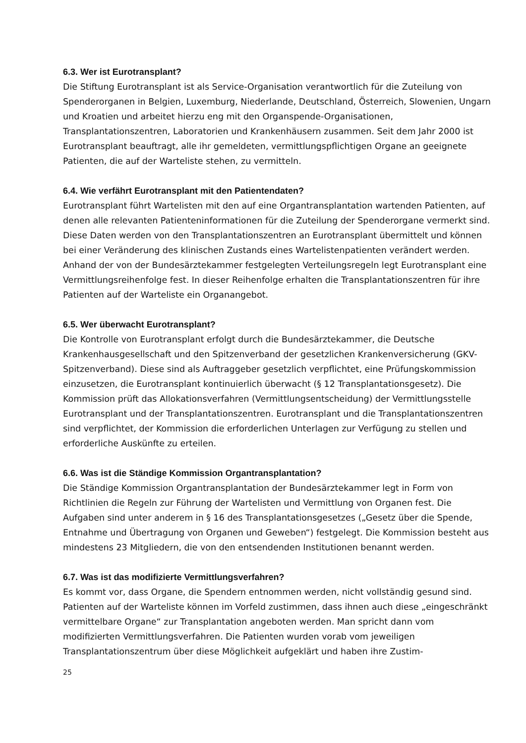6.3. Wer ist Eurotransplant?
Die Stiftung Eurotransplant ist als Service-Organisation verantwortlich für die Zuteilung von Spenderorganen in Belgien, Luxemburg, Niederlande, Deutschland, Österreich, Slowenien, Ungarn und Kroatien und arbeitet hierzu eng mit den Organspende-Organisationen, Transplantationszentren, Laboratorien und Krankenhäusern zusammen. Seit dem Jahr 2000 ist Eurotransplant beauftragt, alle ihr gemeldeten, vermittlungspflichtigen Organe an geeignete Patienten, die auf der Warteliste stehen, zu vermitteln.
6.4. Wie verfährt Eurotransplant mit den Patientendaten?
Eurotransplant führt Wartelisten mit den auf eine Organtransplantation wartenden Patienten, auf denen alle relevanten Patienteninformationen für die Zuteilung der Spenderorgane vermerkt sind. Diese Daten werden von den Transplantationszentren an Eurotransplant übermittelt und können bei einer Veränderung des klinischen Zustands eines Wartelistenpatienten verändert werden. Anhand der von der Bundesärztekammer festgelegten Verteilungsregeln legt Eurotransplant eine Vermittlungsreihenfolge fest. In dieser Reihenfolge erhalten die Transplantationszentren für ihre Patienten auf der Warteliste ein Organangebot.
6.5. Wer überwacht Eurotransplant?
Die Kontrolle von Eurotransplant erfolgt durch die Bundesärztekammer, die Deutsche Krankenhausgesellschaft und den Spitzenverband der gesetzlichen Krankenversicherung (GKV-Spitzenverband). Diese sind als Auftraggeber gesetzlich verpflichtet, eine Prüfungskommission einzusetzen, die Eurotransplant kontinuierlich überwacht (§ 12 Transplantationsgesetz). Die Kommission prüft das Allokationsverfahren (Vermittlungsentscheidung) der Vermittlungsstelle Eurotransplant und der Transplantationszentren. Eurotransplant und die Transplantationszentren sind verpflichtet, der Kommission die erforderlichen Unterlagen zur Verfügung zu stellen und erforderliche Auskünfte zu erteilen.
6.6. Was ist die Ständige Kommission Organtransplantation?
Die Ständige Kommission Organtransplantation der Bundesärztekammer legt in Form von Richtlinien die Regeln zur Führung der Wartelisten und Vermittlung von Organen fest. Die Aufgaben sind unter anderem in § 16 des Transplantationsgesetzes („Gesetz über die Spende, Entnahme und Übertragung von Organen und Geweben“) festgelegt. Die Kommission besteht aus mindestens 23 Mitgliedern, die von den entsendenden Institutionen benannt werden.
6.7. Was ist das modifizierte Vermittlungsverfahren?
Es kommt vor, dass Organe, die Spendern entnommen werden, nicht vollständig gesund sind. Patienten auf der Warteliste können im Vorfeld zustimmen, dass ihnen auch diese „eingeschränkt vermittelbare Organe“ zur Transplantation angeboten werden. Man spricht dann vom modifizierten Vermittlungsverfahren. Die Patienten wurden vorab vom jeweiligen Transplantationszentrum über diese Möglichkeit aufgeklärt und haben ihre Zustim-
25